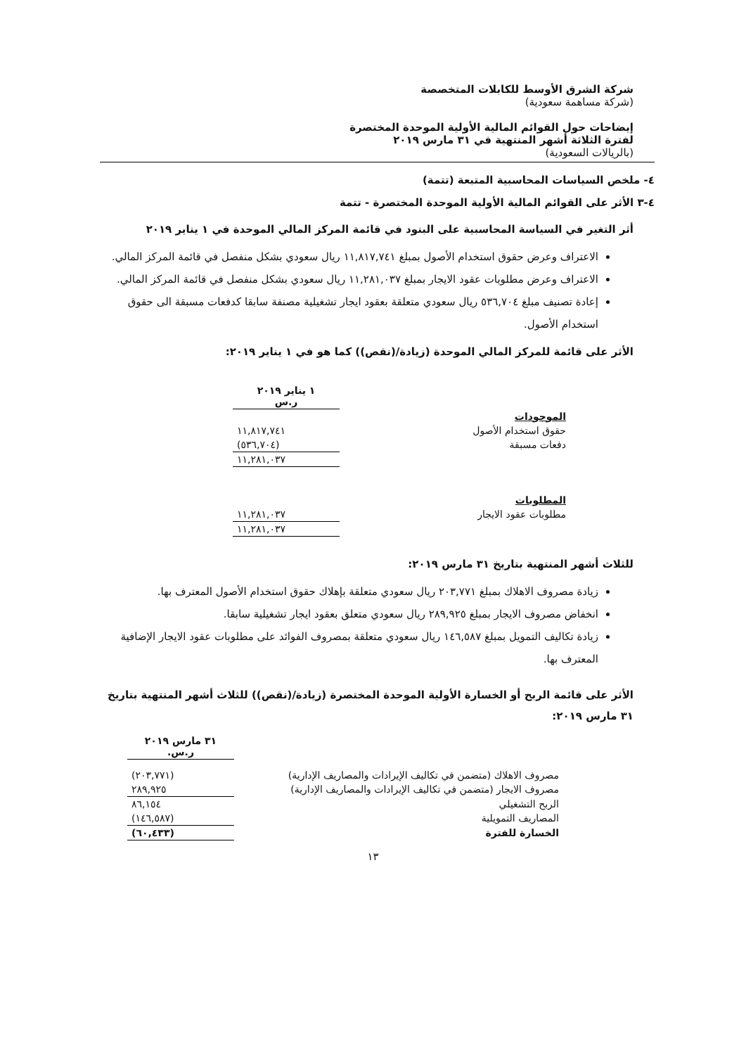شركة الشرق الأوسط للكابلات المتخصصة
(شركة مساهمة سعودية)
إيضاحات حول القوائم المالية الأولية الموحدة المختصرة
لفترة الثلاثة أشهر المنتهية في ٣١ مارس ٢٠١٩
(بالريالات السعودية)
٤- ملخص السياسات المحاسبية المتبعة (تتمة)
٤-٣ الأثر على القوائم المالية الأولية الموحدة المختصرة - تتمة
أثر التغير في السياسة المحاسبية على البنود في قائمة المركز المالي الموحدة في ١ يناير ٢٠١٩
الاعتراف وعرض حقوق استخدام الأصول بمبلغ ١١,٨١٧,٧٤١ ريال سعودي بشكل منفصل في قائمة المركز المالي.
الاعتراف وعرض مطلوبات عقود الايجار بمبلغ ١١,٢٨١,٠٣٧ ريال سعودي بشكل منفصل في قائمة المركز المالي.
إعادة تصنيف مبلغ ٥٣٦,٧٠٤ ريال سعودي متعلقة بعقود ايجار تشغيلية مصنفة سابقا كدفعات مسبقة الى حقوق استخدام الأصول.
الأثر على قائمة للمركز المالي الموحدة (زيادة/(نقص)) كما هو في ١ يناير ٢٠١٩:
| | ١ يناير ٢٠١٩ ر.س |
| الموجودات | |
| حقوق استخدام الأصول | ١١,٨١٧,٧٤١ |
| دفعات مسبقة | (٥٣٦,٧٠٤) |
| | ١١,٢٨١,٠٣٧ |
| المطلوبات | |
| مطلوبات عقود الايجار | ١١,٢٨١,٠٣٧ |
| | ١١,٢٨١,٠٣٧ |
للثلاث أشهر المنتهية بتاريخ ٣١ مارس ٢٠١٩:
زيادة مصروف الاهلاك بمبلغ ٢٠٣,٧٧١ ريال سعودي متعلقة بإهلاك حقوق استخدام الأصول المعترف بها.
انخفاض مصروف الايجار بمبلغ ٢٨٩,٩٢٥ ريال سعودي متعلق بعقود ايجار تشغيلية سابقا.
زيادة تكاليف التمويل بمبلغ ١٤٦,٥٨٧ ريال سعودي متعلقة بمصروف الفوائد على مطلوبات عقود الايجار الإضافية المعترف بها.
الأثر على قائمة الربح أو الخسارة الأولية الموحدة المختصرة (زيادة/(نقص)) للثلاث أشهر المنتهية بتاريخ ٣١ مارس ٢٠١٩:
| | ٣١ مارس ٢٠١٩ ر.س. |
| مصروف الاهلاك (متضمن في تكاليف الإيرادات والمصاريف الإدارية) | (٢٠٣,٧٧١) |
| مصروف الايجار (متضمن في تكاليف الإيرادات والمصاريف الإدارية) | ٢٨٩,٩٢٥ |
| الربح التشغيلي | ٨٦,١٥٤ |
| المصاريف التمويلية | (١٤٦,٥٨٧) |
| الخسارة للفترة | (٦٠,٤٣٣) |
١٣